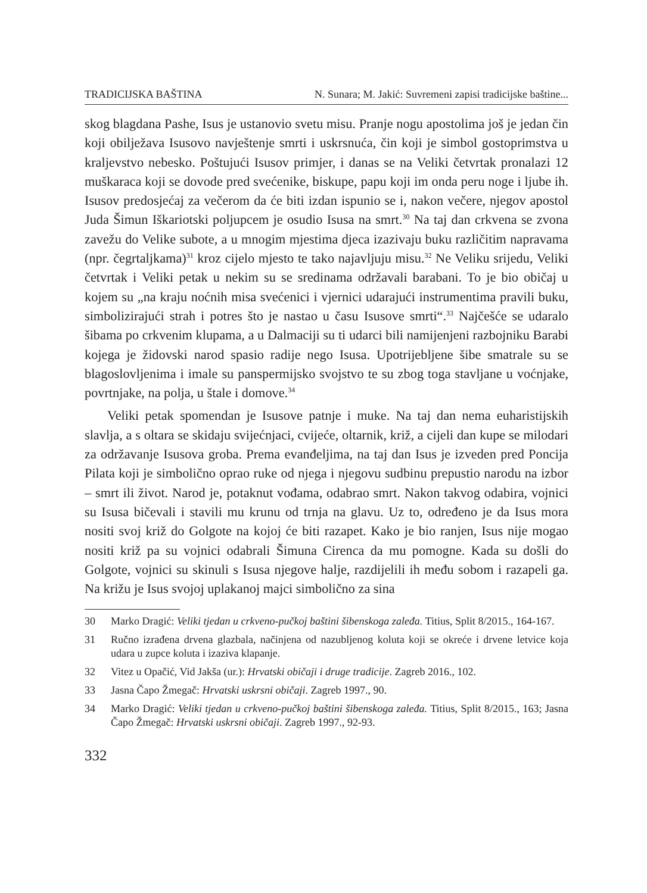TRADICIJSKA BAŠTINA N. Sunara; M. Jakić: Suvremeni zapisi tradicijske baštine...
skog blagdana Pashe, Isus je ustanovio svetu misu. Pranje nogu apostolima još je jedan čin koji obilježava Isusovo navještenje smrti i uskrsnuća, čin koji je simbol gostoprimstva u kraljevstvo nebesko. Poštujući Isusov primjer, i danas se na Veliki četvrtak pronalazi 12 muškaraca koji se dovode pred svećenike, biskupe, papu koji im onda peru noge i ljube ih. Isusov predosjećaj za večerom da će biti izdan ispunio se i, nakon večere, njegov apostol Juda Šimun Iškariotski poljupcem je osudio Isusa na smrt.<sup>30</sup> Na taj dan crkvena se zvona zavežu do Velike subote, a u mnogim mjestima djeca izazivaju buku različitim napravama (npr. čegrtaljkama)<sup>31</sup> kroz cijelo mjesto te tako najavljuju misu.<sup>32</sup> Ne Veliku srijedu, Veliki četvrtak i Veliki petak u nekim su se sredinama održavali barabani. To je bio običaj u kojem su „na kraju noćnih misa svećenici i vjernici udarajući instrumentima pravili buku, simbolizirajući strah i potres što je nastao u času Isusove smrti“.<sup>33</sup> Najčešće se udaralo šibama po crkvenim klupama, a u Dalmaciji su ti udarci bili namijenjeni razbojniku Barabi kojega je židovski narod spasio radije nego Isusa. Upotrijebljene šibe smatrale su se blagoslovljenima i imale su panspermijsko svojstvo te su zbog toga stavljane u voćnjake, povrtnjake, na polja, u štale i domove.<sup>34</sup>
Veliki petak spomendan je Isusove patnje i muke. Na taj dan nema euharistijskih slavlja, a s oltara se skidaju svijećnjaci, cvijeće, oltarnik, križ, a cijeli dan kupe se milodari za održavanje Isusova groba. Prema evanđeljima, na taj dan Isus je izveden pred Poncija Pilata koji je simbolično oprao ruke od njega i njegovu sudbinu prepustio narodu na izbor – smrt ili život. Narod je, potaknut vođama, odabrao smrt. Nakon takvog odabira, vojnici su Isusa bičevali i stavili mu krunu od trnja na glavu. Uz to, određeno je da Isus mora nositi svoj križ do Golgote na kojoj će biti razapet. Kako je bio ranjen, Isus nije mogao nositi križ pa su vojnici odabrali Šimuna Cirenca da mu pomogne. Kada su došli do Golgote, vojnici su skinuli s Isusa njegove halje, razdijelili ih među sobom i razapeli ga. Na križu je Isus svojoj uplakanoj majci simbolično za sina
30 Marko Dragić: Veliki tjedan u crkveno-pučkoj baštini šibenskoga zaleđa. Titius, Split 8/2015., 164-167.
31 Ručno izrađena drvena glazbala, načinjena od nazubljenog koluta koji se okreće i drvene letvice koja udara u zupce koluta i izaziva klapanje.
32 Vitez u Opačić, Vid Jakša (ur.): Hrvatski običaji i druge tradicije. Zagreb 2016., 102.
33 Jasna Čapo Žmegač: Hrvatski uskrsni običaji. Zagreb 1997., 90.
34 Marko Dragić: Veliki tjedan u crkveno-pučkoj baštini šibenskoga zaleđa. Titius, Split 8/2015., 163; Jasna Čapo Žmegač: Hrvatski uskrsni običaji. Zagreb 1997., 92-93.
332